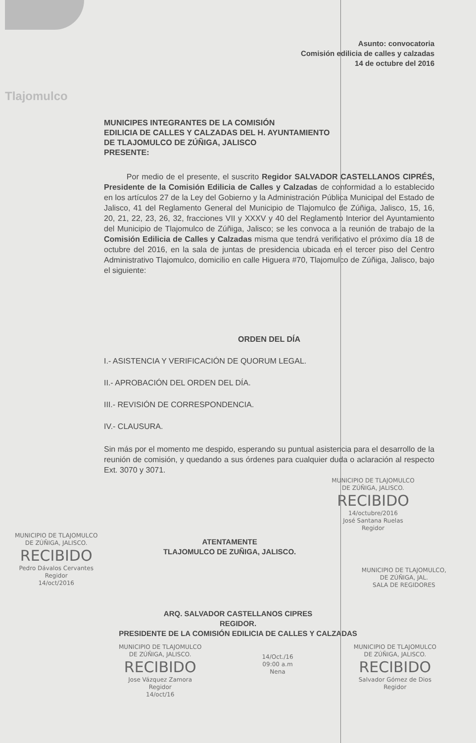Tlajomulco
Asunto: convocatoria
Comisión edilicia de calles y calzadas
14 de octubre del 2016
MUNICIPES INTEGRANTES DE LA COMISIÓN
EDILICIA DE CALLES Y CALZADAS DEL H. AYUNTAMIENTO
DE TLAJOMULCO DE ZÚÑIGA, JALISCO
PRESENTE:
Por medio de el presente, el suscrito Regidor SALVADOR CASTELLANOS CIPRÉS, Presidente de la Comisión Edilicia de Calles y Calzadas de conformidad a lo establecido en los artículos 27 de la Ley del Gobierno y la Administración Pública Municipal del Estado de Jalisco, 41 del Reglamento General del Municipio de Tlajomulco de Zúñiga, Jalisco, 15, 16, 20, 21, 22, 23, 26, 32, fracciones VII y XXXV y 40 del Reglamento Interior del Ayuntamiento del Municipio de Tlajomulco de Zúñiga, Jalisco; se les convoca a la reunión de trabajo de la Comisión Edilicia de Calles y Calzadas misma que tendrá verificativo el próximo día 18 de octubre del 2016, en la sala de juntas de presidencia ubicada en el tercer piso del Centro Administrativo Tlajomulco, domicilio en calle Higuera #70, Tlajomulco de Zúñiga, Jalisco, bajo el siguiente:
ORDEN DEL DÍA
I.- ASISTENCIA Y VERIFICACIÓN DE QUORUM LEGAL.
II.- APROBACIÓN DEL ORDEN DEL DÍA.
III.- REVISIÓN DE CORRESPONDENCIA.
IV.- CLAUSURA.
Sin más por el momento me despido, esperando su puntual asistencia para el desarrollo de la reunión de comisión, y quedando a sus órdenes para cualquier duda o aclaración al respecto Ext. 3070 y 3071.
MUNICIPIO DE TLAJOMULCO
DE ZÚÑIGA, JALISCO.
RECIBIDO
14/octubre/2016
José Santana Ruelas
Regidor
MUNICIPIO DE TLAJOMULCO
DE ZÚÑIGA, JALISCO.
RECIBIDO
Pedro Dávalos Cervantes
Regidor
14/oct/2016
ATENTAMENTE
TLAJOMULCO DE ZUÑIGA, JALISCO.
MUNICIPIO DE TLAJOMULCO,
DE ZÚÑIGA, JAL.
SALA DE REGIDORES
ARQ. SALVADOR CASTELLANOS CIPRES
REGIDOR.
PRESIDENTE DE LA COMISIÓN EDILICIA DE CALLES Y CALZADAS
MUNICIPIO DE TLAJOMULCO
DE ZÚÑIGA, JALISCO.
RECIBIDO
Jose Vázquez Zamora
Regidor
14/oct/16
14/Oct./16
09:00 a.m
Nena
MUNICIPIO DE TLAJOMULCO
DE ZÚÑIGA, JALISCO.
RECIBIDO
Salvador Gómez de Dios
Regidor